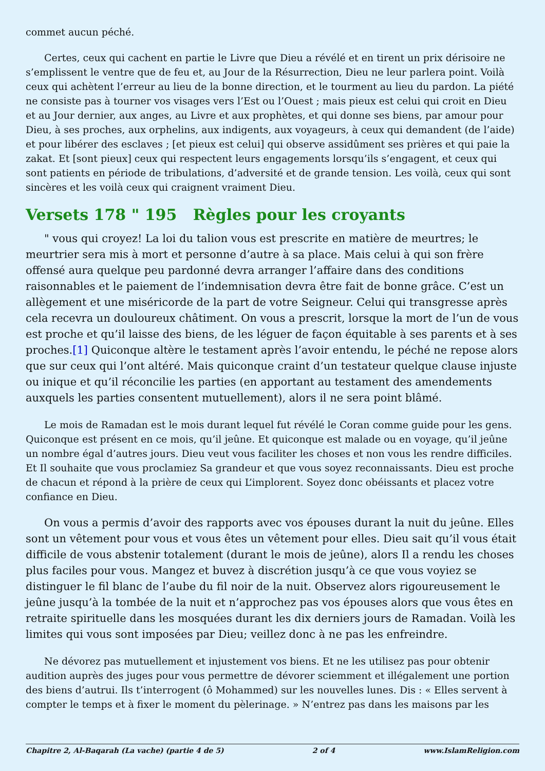commet aucun péché.
Certes, ceux qui cachent en partie le Livre que Dieu a révélé et en tirent un prix dérisoire ne s’emplissent le ventre que de feu et, au Jour de la Résurrection, Dieu ne leur parlera point. Voilà ceux qui achètent l’erreur au lieu de la bonne direction, et le tourment au lieu du pardon. La piété ne consiste pas à tourner vos visages vers l’Est ou l’Ouest ; mais pieux est celui qui croit en Dieu et au Jour dernier, aux anges, au Livre et aux prophètes, et qui donne ses biens, par amour pour Dieu, à ses proches, aux orphelins, aux indigents, aux voyageurs, à ceux qui demandent (de l’aide) et pour libérer des esclaves ; [et pieux est celui] qui observe assidûment ses prières et qui paie la zakat. Et [sont pieux] ceux qui respectent leurs engagements lorsqu’ils s’engagent, et ceux qui sont patients en période de tribulations, d’adversité et de grande tension. Les voilà, ceux qui sont sincères et les voilà ceux qui craignent vraiment Dieu.
Versets 178 " 195 Règles pour les croyants
" vous qui croyez! La loi du talion vous est prescrite en matière de meurtres; le meurtrier sera mis à mort et personne d’autre à sa place. Mais celui à qui son frère offensé aura quelque peu pardonné devra arranger l’affaire dans des conditions raisonnables et le paiement de l’indemnisation devra être fait de bonne grâce. C’est un allègement et une miséricorde de la part de votre Seigneur. Celui qui transgresse après cela recevra un douloureux châtiment. On vous a prescrit, lorsque la mort de l’un de vous est proche et qu’il laisse des biens, de les léguer de façon équitable à ses parents et à ses proches.[1] Quiconque altère le testament après l’avoir entendu, le péché ne repose alors que sur ceux qui l’ont altéré. Mais quiconque craint d’un testateur quelque clause injuste ou inique et qu’il réconcilie les parties (en apportant au testament des amendements auxquels les parties consentent mutuellement), alors il ne sera point blâmé.
Le mois de Ramadan est le mois durant lequel fut révélé le Coran comme guide pour les gens. Quiconque est présent en ce mois, qu’il jeûne. Et quiconque est malade ou en voyage, qu’il jeûne un nombre égal d’autres jours. Dieu veut vous faciliter les choses et non vous les rendre difficiles. Et Il souhaite que vous proclamiez Sa grandeur et que vous soyez reconnaissants. Dieu est proche de chacun et répond à la prière de ceux qui L’implorent. Soyez donc obéissants et placez votre confiance en Dieu.
On vous a permis d’avoir des rapports avec vos épouses durant la nuit du jeûne. Elles sont un vêtement pour vous et vous êtes un vêtement pour elles. Dieu sait qu’il vous était difficile de vous abstenir totalement (durant le mois de jeûne), alors Il a rendu les choses plus faciles pour vous. Mangez et buvez à discrétion jusqu’à ce que vous voyiez se distinguer le fil blanc de l’aube du fil noir de la nuit. Observez alors rigoureusement le jeûne jusqu’à la tombée de la nuit et n’approchez pas vos épouses alors que vous êtes en retraite spirituelle dans les mosquées durant les dix derniers jours de Ramadan. Voilà les limites qui vous sont imposées par Dieu; veillez donc à ne pas les enfreindre.
Ne dévorez pas mutuellement et injustement vos biens. Et ne les utilisez pas pour obtenir audition auprès des juges pour vous permettre de dévorer sciemment et illégalement une portion des biens d’autrui. Ils t’interrogent (ô Mohammed) sur les nouvelles lunes. Dis : « Elles servent à compter le temps et à fixer le moment du pèlerinage. » N’entrez pas dans les maisons par les
Chapitre 2, Al-Baqarah (La vache) (partie 4 de 5) 2 of 4 www.IslamReligion.com